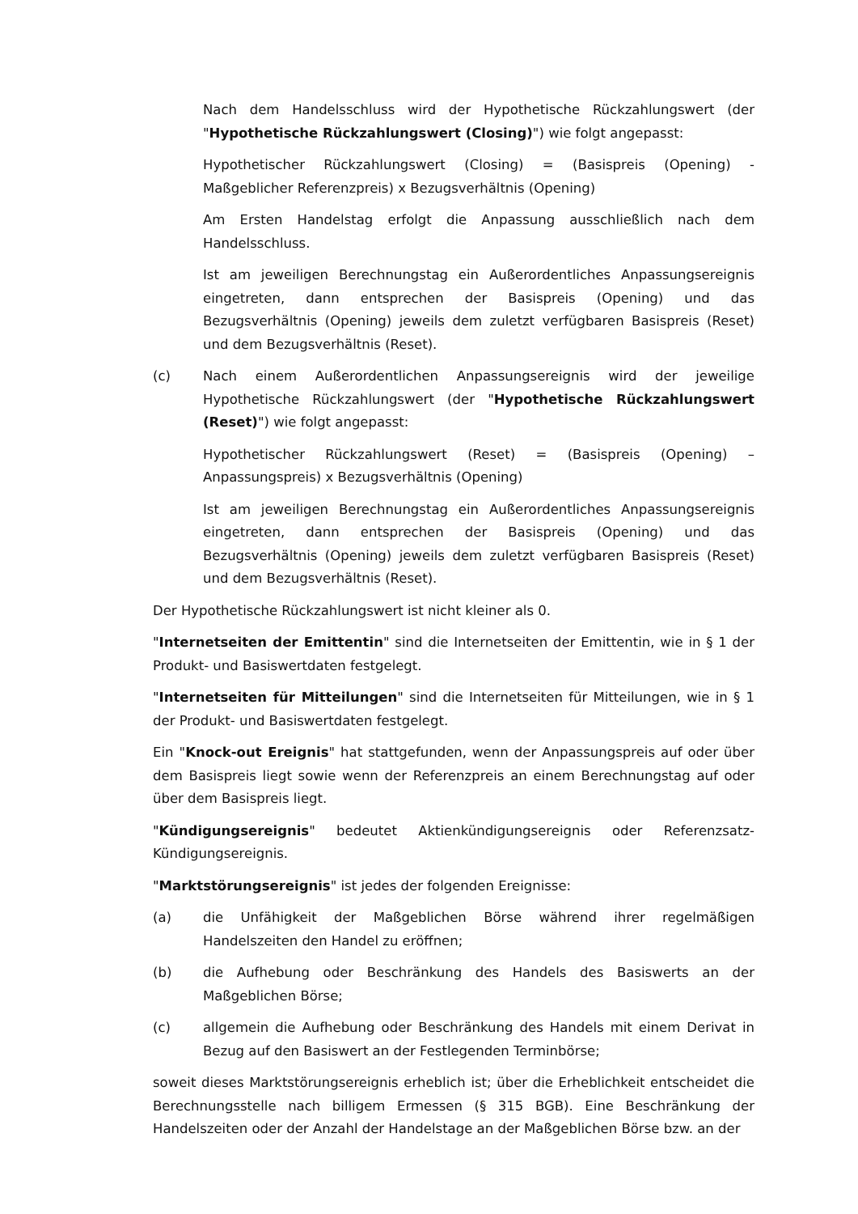Nach dem Handelsschluss wird der Hypothetische Rückzahlungswert (der "Hypothetische Rückzahlungswert (Closing)") wie folgt angepasst:
Hypothetischer Rückzahlungswert (Closing) = (Basispreis (Opening) - Maßgeblicher Referenzpreis) x Bezugsverhältnis (Opening)
Am Ersten Handelstag erfolgt die Anpassung ausschließlich nach dem Handelsschluss.
Ist am jeweiligen Berechnungstag ein Außerordentliches Anpassungsereignis eingetreten, dann entsprechen der Basispreis (Opening) und das Bezugsverhältnis (Opening) jeweils dem zuletzt verfügbaren Basispreis (Reset) und dem Bezugsverhältnis (Reset).
(c) Nach einem Außerordentlichen Anpassungsereignis wird der jeweilige Hypothetische Rückzahlungswert (der "Hypothetische Rückzahlungswert (Reset)") wie folgt angepasst:
Hypothetischer Rückzahlungswert (Reset) = (Basispreis (Opening) – Anpassungspreis) x Bezugsverhältnis (Opening)
Ist am jeweiligen Berechnungstag ein Außerordentliches Anpassungsereignis eingetreten, dann entsprechen der Basispreis (Opening) und das Bezugsverhältnis (Opening) jeweils dem zuletzt verfügbaren Basispreis (Reset) und dem Bezugsverhältnis (Reset).
Der Hypothetische Rückzahlungswert ist nicht kleiner als 0.
"Internetseiten der Emittentin" sind die Internetseiten der Emittentin, wie in § 1 der Produkt- und Basiswertdaten festgelegt.
"Internetseiten für Mitteilungen" sind die Internetseiten für Mitteilungen, wie in § 1 der Produkt- und Basiswertdaten festgelegt.
Ein "Knock-out Ereignis" hat stattgefunden, wenn der Anpassungspreis auf oder über dem Basispreis liegt sowie wenn der Referenzpreis an einem Berechnungstag auf oder über dem Basispreis liegt.
"Kündigungsereignis" bedeutet Aktienkündigungsereignis oder Referenzsatz-Kündigungsereignis.
"Marktstörungsereignis" ist jedes der folgenden Ereignisse:
(a) die Unfähigkeit der Maßgeblichen Börse während ihrer regelmäßigen Handelszeiten den Handel zu eröffnen;
(b) die Aufhebung oder Beschränkung des Handels des Basiswerts an der Maßgeblichen Börse;
(c) allgemein die Aufhebung oder Beschränkung des Handels mit einem Derivat in Bezug auf den Basiswert an der Festlegenden Terminbörse;
soweit dieses Marktstörungsereignis erheblich ist; über die Erheblichkeit entscheidet die Berechnungsstelle nach billigem Ermessen (§ 315 BGB). Eine Beschränkung der Handelszeiten oder der Anzahl der Handelstage an der Maßgeblichen Börse bzw. an der